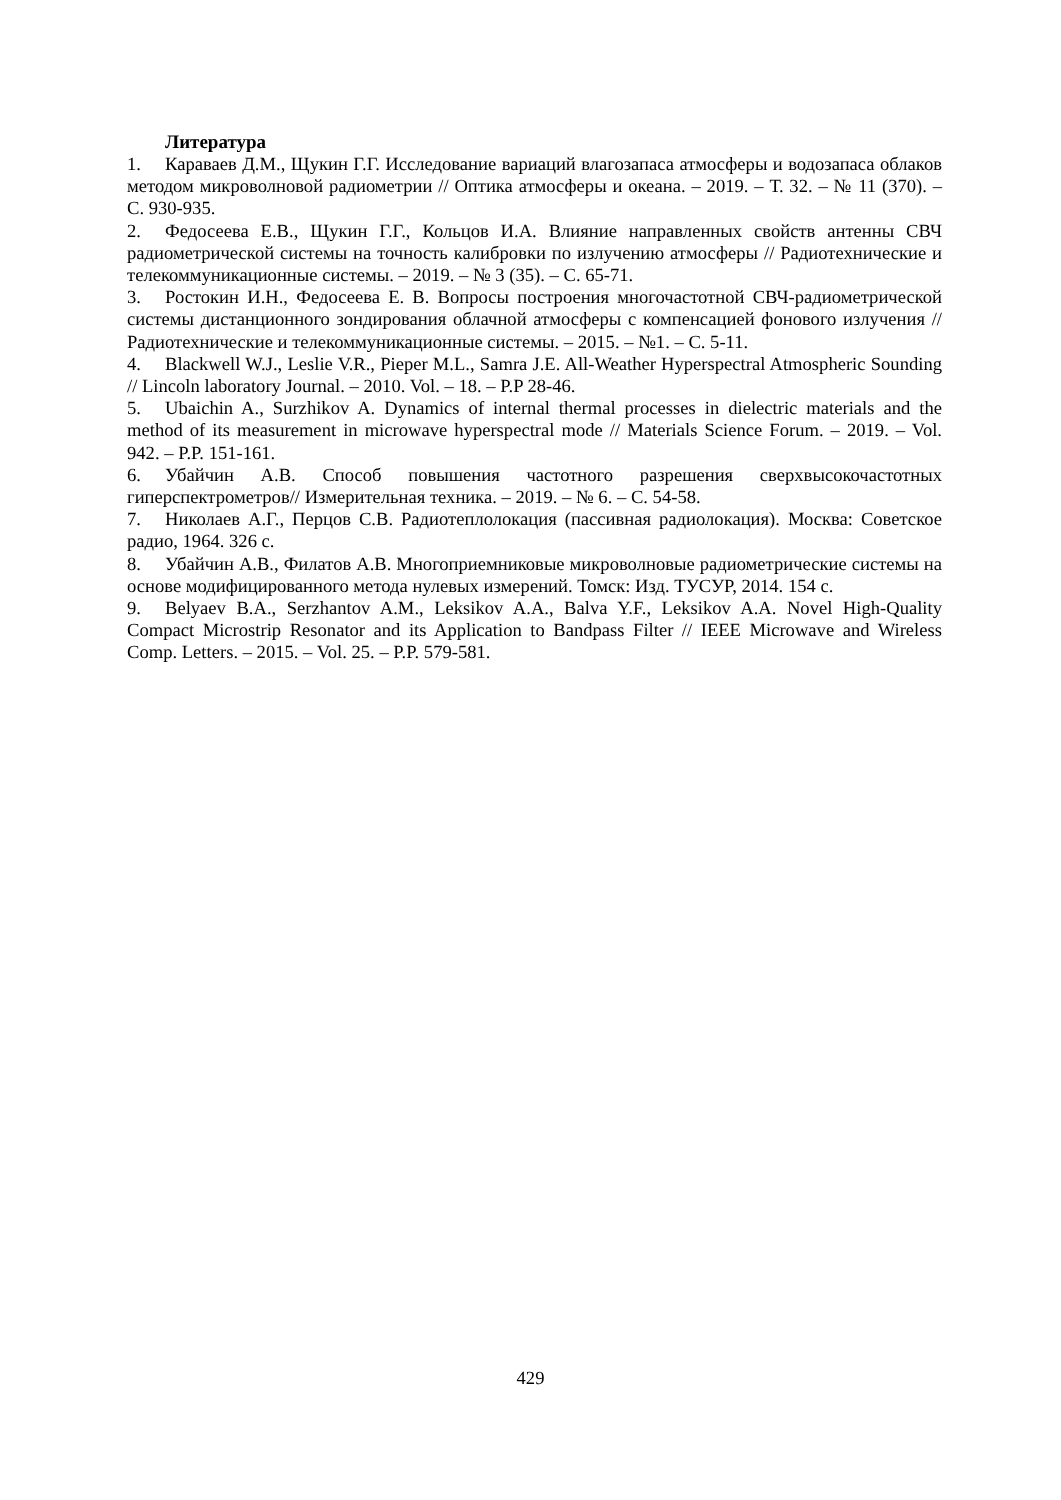Литература
1. Караваев Д.М., Щукин Г.Г. Исследование вариаций влагозапаса атмосферы и водозапаса облаков методом микроволновой радиометрии // Оптика атмосферы и океана. – 2019. – Т. 32. – № 11 (370). – С. 930-935.
2. Федосеева Е.В., Щукин Г.Г., Кольцов И.А. Влияние направленных свойств антенны СВЧ радиометрической системы на точность калибровки по излучению атмосферы // Радиотехнические и телекоммуникационные системы. – 2019. – № 3 (35). – С. 65-71.
3. Ростокин И.Н., Федосеева Е. В. Вопросы построения многочастотной СВЧ-радиометрической системы дистанционного зондирования облачной атмосферы с компенсацией фонового излучения // Радиотехнические и телекоммуникационные системы. – 2015. – №1. – С. 5-11.
4. Blackwell W.J., Leslie V.R., Pieper M.L., Samra J.E. All-Weather Hyperspectral Atmospheric Sounding // Lincoln laboratory Journal. – 2010. Vol. – 18. – P.P 28-46.
5. Ubaichin A., Surzhikov A. Dynamics of internal thermal processes in dielectric materials and the method of its measurement in microwave hyperspectral mode // Materials Science Forum. – 2019. – Vol. 942. – P.P. 151-161.
6. Убайчин А.В. Способ повышения частотного разрешения сверхвысокочастотных гиперспектрометров// Измерительная техника. – 2019. – № 6. – С. 54-58.
7. Николаев А.Г., Перцов С.В. Радиотеплолокация (пассивная радиолокация). Москва: Советское радио, 1964. 326 с.
8. Убайчин А.В., Филатов А.В. Многоприемниковые микроволновые радиометрические системы на основе модифицированного метода нулевых измерений. Томск: Изд. ТУСУР, 2014. 154 с.
9. Belyaev B.A., Serzhantov A.M., Leksikov A.A., Balva Y.F., Leksikov A.A. Novel High-Quality Compact Microstrip Resonator and its Application to Bandpass Filter // IEEE Microwave and Wireless Comp. Letters. – 2015. – Vol. 25. – P.P. 579-581.
429